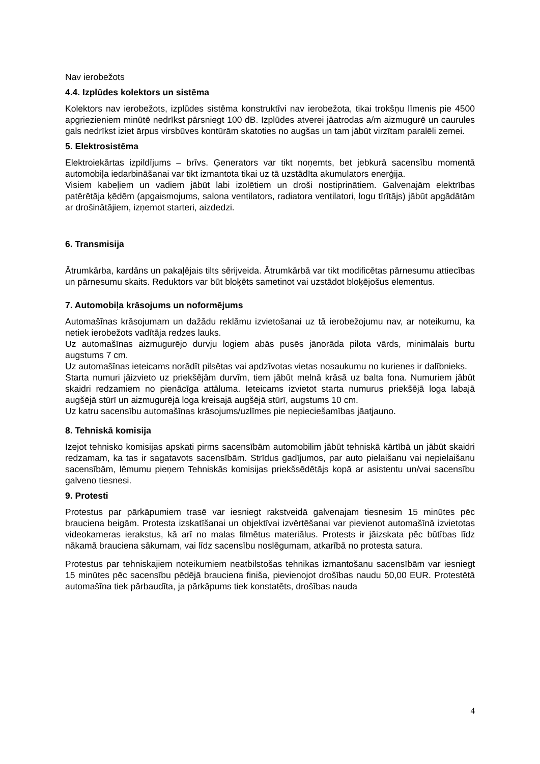Nav ierobežots
4.4. Izplūdes kolektors un sistēma
Kolektors nav ierobežots, izplūdes sistēma konstruktīvi nav ierobežota, tikai trokšņu līmenis pie 4500 apgriezieniem minūtē nedrīkst pārsniegt 100 dB. Izplūdes atverei jāatrodas a/m aizmugurē un caurules gals nedrīkst iziet ārpus virsbūves kontūrām skatoties no augšas un tam jābūt virzītam paralēli zemei.
5. Elektrosistēma
Elektroiekārtas izpildījums – brīvs. Ģenerators var tikt noņemts, bet jebkurā sacensību momentā automobiļa iedarbināšanai var tikt izmantota tikai uz tā uzstādīta akumulators enerģija.
Visiem kabeļiem un vadiem jābūt labi izolētiem un droši nostiprinātiem. Galvenajām elektrības patērētāja ķēdēm (apgaismojums, salona ventilators, radiatora ventilatori, logu tīrītājs) jābūt apgādātām ar drošinātājiem, izņemot starteri, aizdedzi.
6. Transmisija
Ātrumkārba, kardāns un pakaļējais tilts sērijveida. Ātrumkārbā var tikt modificētas pārnesumu attiecības un pārnesumu skaits. Reduktors var būt bloķēts sametinot vai uzstādot bloķējošus elementus.
7. Automobiļa krāsojums un noformējums
Automašīnas krāsojumam un dažādu reklāmu izvietošanai uz tā ierobežojumu nav, ar noteikumu, ka netiek ierobežots vadītāja redzes lauks.
Uz automašīnas aizmugurējo durvju logiem abās pusēs jānorāda pilota vārds, minimālais burtu augstums 7 cm.
Uz automašīnas ieteicams norādīt pilsētas vai apdzīvotas vietas nosaukumu no kurienes ir dalībnieks.
Starta numuri jāizvieto uz priekšējām durvīm, tiem jābūt melnā krāsā uz balta fona. Numuriem jābūt skaidri redzamiem no pienācīga attāluma. Ieteicams izvietot starta numurus priekšējā loga labajā augšējā stūrī un aizmugurējā loga kreisajā augšējā stūrī, augstums 10 cm.
Uz katru sacensību automašīnas krāsojums/uzlīmes pie nepieciešamības jāatjauno.
8. Tehniskā komisija
Izejot tehnisko komisijas apskati pirms sacensībām automobilim jābūt tehniskā kārtībā un jābūt skaidri redzamam, ka tas ir sagatavots sacensībām. Strīdus gadījumos, par auto pielaišanu vai nepielaišanu sacensībām, lēmumu pieņem Tehniskās komisijas priekšsēdētājs kopā ar asistentu un/vai sacensību galveno tiesnesi.
9. Protesti
Protestus par pārkāpumiem trasē var iesniegt rakstveidā galvenajam tiesnesim 15 minūtes pēc brauciena beigām. Protesta izskatīšanai un objektīvai izvērtēšanai var pievienot automašīnā izvietotas videokameras ierakstus, kā arī no malas filmētus materiālus. Protests ir jāizskata pēc būtības līdz nākamā brauciena sākumam, vai līdz sacensību noslēgumam, atkarībā no protesta satura.
Protestus par tehniskajiem noteikumiem neatbilstošas tehnikas izmantošanu sacensībām var iesniegt 15 minūtes pēc sacensību pēdējā brauciena finiša, pievienojot drošības naudu 50,00 EUR. Protestētā automašīna tiek pārbaudīta, ja pārkāpums tiek konstatēts, drošības nauda
4